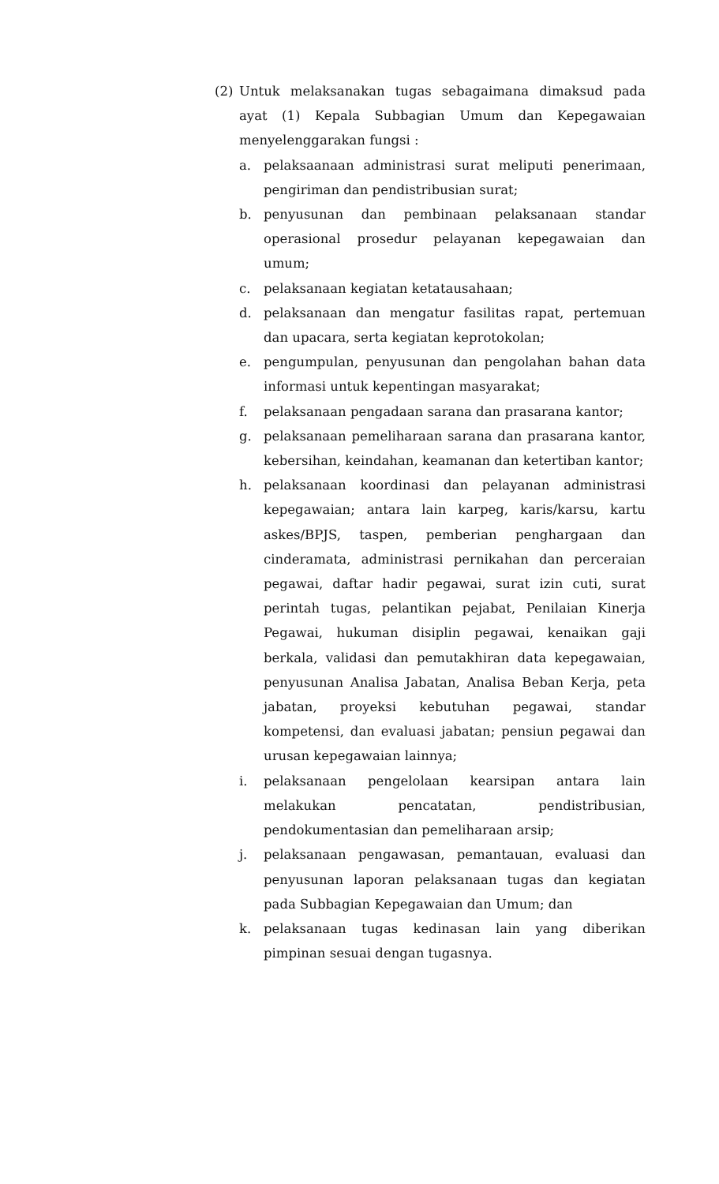(2) Untuk melaksanakan tugas sebagaimana dimaksud pada ayat (1) Kepala Subbagian Umum dan Kepegawaian menyelenggarakan fungsi :
a. pelaksaanaan administrasi surat meliputi penerimaan, pengiriman dan pendistribusian surat;
b. penyusunan dan pembinaan pelaksanaan standar operasional prosedur pelayanan kepegawaian dan umum;
c. pelaksanaan kegiatan ketatausahaan;
d. pelaksanaan dan mengatur fasilitas rapat, pertemuan dan upacara, serta kegiatan keprotokolan;
e. pengumpulan, penyusunan dan pengolahan bahan data informasi untuk kepentingan masyarakat;
f. pelaksanaan pengadaan sarana dan prasarana kantor;
g. pelaksanaan pemeliharaan sarana dan prasarana kantor, kebersihan, keindahan, keamanan dan ketertiban kantor;
h. pelaksanaan koordinasi dan pelayanan administrasi kepegawaian; antara lain karpeg, karis/karsu, kartu askes/BPJS, taspen, pemberian penghargaan dan cinderamata, administrasi pernikahan dan perceraian pegawai, daftar hadir pegawai, surat izin cuti, surat perintah tugas, pelantikan pejabat, Penilaian Kinerja Pegawai, hukuman disiplin pegawai, kenaikan gaji berkala, validasi dan pemutakhiran data kepegawaian, penyusunan Analisa Jabatan, Analisa Beban Kerja, peta jabatan, proyeksi kebutuhan pegawai, standar kompetensi, dan evaluasi jabatan; pensiun pegawai dan urusan kepegawaian lainnya;
i. pelaksanaan pengelolaan kearsipan antara lain melakukan pencatatan, pendistribusian, pendokumentasian dan pemeliharaan arsip;
j. pelaksanaan pengawasan, pemantauan, evaluasi dan penyusunan laporan pelaksanaan tugas dan kegiatan pada Subbagian Kepegawaian dan Umum; dan
k. pelaksanaan tugas kedinasan lain yang diberikan pimpinan sesuai dengan tugasnya.